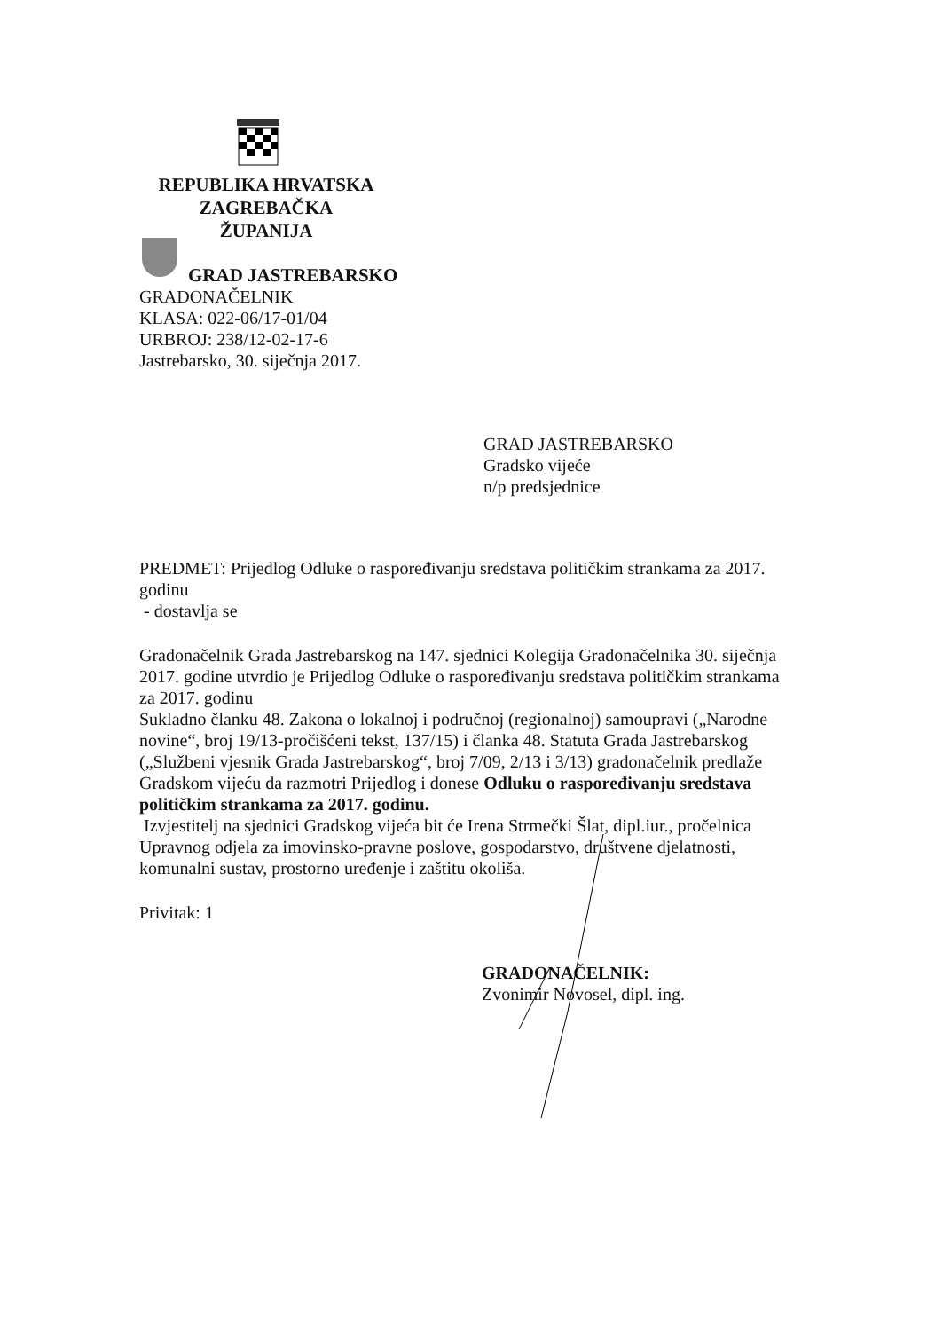REPUBLIKA HRVATSKA
ZAGREBAČKA
ŽUPANIJA
GRAD JASTREBARSKO
GRADONAČELNIK
KLASA: 022-06/17-01/04
URBROJ: 238/12-02-17-6
Jastrebarsko, 30. siječnja 2017.
GRAD JASTREBARSKO
Gradsko vijeće
n/p predsjednice
PREDMET: Prijedlog Odluke o raspoređivanju sredstava političkim strankama za 2017. godinu
- dostavlja se
Gradonačelnik Grada Jastrebarskog na 147. sjednici Kolegija Gradonačelnika 30. siječnja 2017. godine utvrdio je Prijedlog Odluke o raspoređivanju sredstava političkim strankama za 2017. godinu
Sukladno članku 48. Zakona o lokalnoj i područnoj (regionalnoj) samoupravi („Narodne novine“, broj 19/13-pročišćeni tekst, 137/15) i članka 48. Statuta Grada Jastrebarskog („Službeni vjesnik Grada Jastrebarskog“, broj 7/09, 2/13 i 3/13) gradonačelnik predlaže Gradskom vijeću da razmotri Prijedlog i donese Odluku o raspoređivanju sredstava političkim strankama za 2017. godinu.
Izvjestitelj na sjednici Gradskog vijeća bit će Irena Strmečki Šlat, dipl.iur., pročelnica Upravnog odjela za imovinsko-pravne poslove, gospodarstvo, društvene djelatnosti, komunalni sustav, prostorno uređenje i zaštitu okoliša.
Privitak: 1
GRADONAČELNIK:
Zvonimir Novosel, dipl. ing.